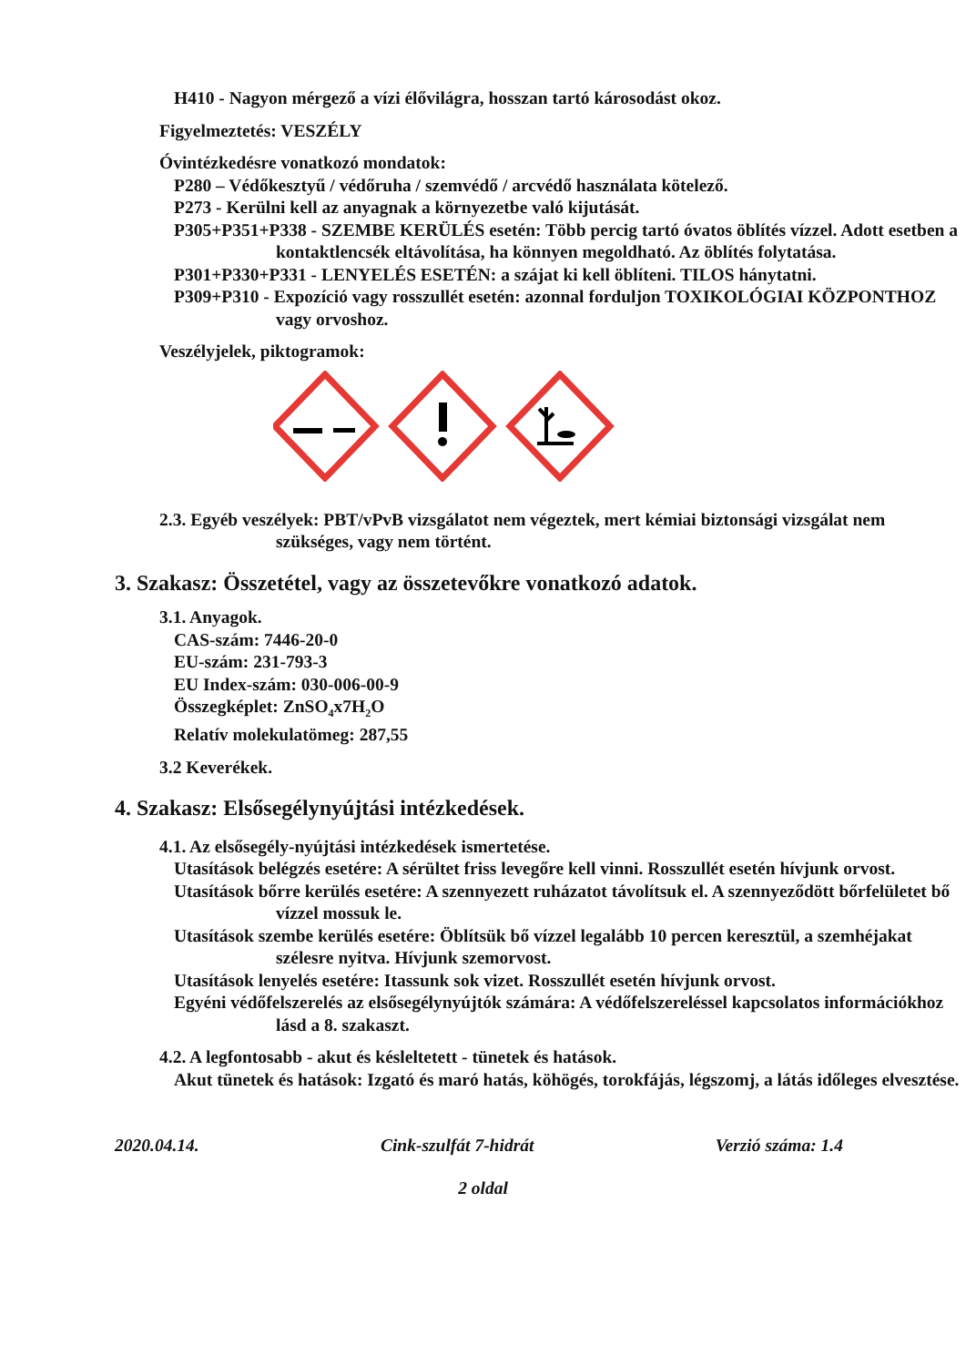H410 - Nagyon mérgező a vízi élővilágra, hosszan tartó károsodást okoz.
Figyelmeztetés: VESZÉLY
Óvintézkedésre vonatkozó mondatok:
P280 – Védőkesztyű / védőruha / szemvédő / arcvédő használata kötelező.
P273 - Kerülni kell az anyagnak a környezetbe való kijutását.
P305+P351+P338 - SZEMBE KERÜLÉS esetén: Több percig tartó óvatos öblítés vízzel. Adott esetben a kontaktlencsék eltávolítása, ha könnyen megoldható. Az öblítés folytatása.
P301+P330+P331 - LENYELÉS ESETÉN: a szájat ki kell öblíteni. TILOS hánytatni.
P309+P310 - Expozíció vagy rosszullét esetén: azonnal forduljon TOXIKOLÓGIAI KÖZPONTHOZ vagy orvoshoz.
Veszélyjelek, piktogramok:
2.3. Egyéb veszélyek: PBT/vPvB vizsgálatot nem végeztek, mert kémiai biztonsági vizsgálat nem szükséges, vagy nem történt.
3. Szakasz: Összetétel, vagy az összetevőkre vonatkozó adatok.
3.1. Anyagok.
CAS-szám: 7446-20-0
EU-szám: 231-793-3
EU Index-szám: 030-006-00-9
Összegképlet: ZnSO<sub>4</sub>x7H<sub>2</sub>O
Relatív molekulatömeg: 287,55
3.2 Keverékek.
4. Szakasz: Elsősegélynyújtási intézkedések.
4.1. Az elsősegély-nyújtási intézkedések ismertetése.
Utasítások belégzés esetére: A sérültet friss levegőre kell vinni. Rosszullét esetén hívjunk orvost.
Utasítások bőrre kerülés esetére: A szennyezett ruházatot távolítsuk el. A szennyeződött bőrfelületet bő vízzel mossuk le.
Utasítások szembe kerülés esetére: Öblítsük bő vízzel legalább 10 percen keresztül, a szemhéjakat szélesre nyitva. Hívjunk szemorvost.
Utasítások lenyelés esetére: Itassunk sok vizet. Rosszullét esetén hívjunk orvost.
Egyéni védőfelszerelés az elsősegélynyújtók számára: A védőfelszereléssel kapcsolatos információkhoz lásd a 8. szakaszt.
4.2. A legfontosabb - akut és késleltetett - tünetek és hatások.
Akut tünetek és hatások: Izgató és maró hatás, köhögés, torokfájás, légszomj, a látás időleges elvesztése.
2020.04.14. Cink-szulfát 7-hidrát Verzió száma: 1.4
2 oldal